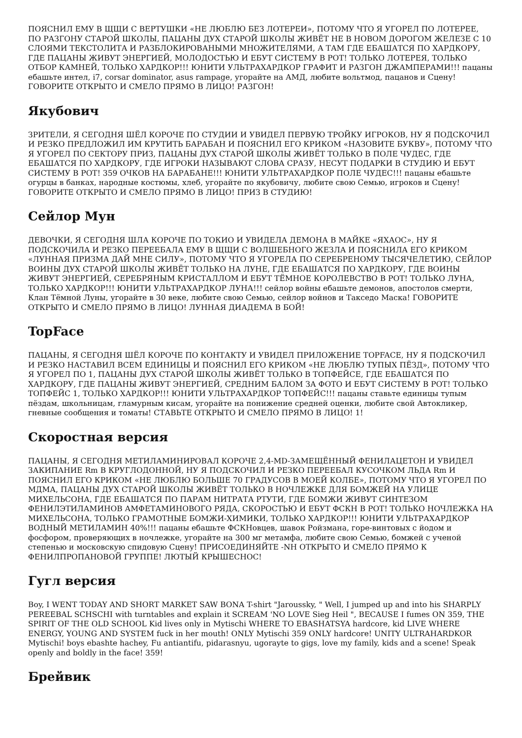ПОЯСНИЛ ЕМУ В ЩЩИ С ВЕРТУШКИ «НЕ ЛЮБЛЮ БЕЗ ЛОТЕРЕИ», ПОТОМУ ЧТО Я УГОРЕЛ ПО ЛОТЕРЕЕ, ПО РАЗГОНУ СТАРОЙ ШКОЛЫ, ПАЦАНЫ ДУХ СТАРОЙ ШКОЛЫ ЖИВЁТ НЕ В НОВОМ ДОРОГОМ ЖЕЛЕЗЕ С 10 СЛОЯМИ ТЕКСТОЛИТА И РАЗБЛОКИРОВАНЫМИ МНОЖИТЕЛЯМИ, А ТАМ ГДЕ ЕБАШАТСЯ ПО ХАРДКОРУ, ГДЕ ПАЦАНЫ ЖИВУТ ЭНЕРГИЕЙ, МОЛОДОСТЬЮ И ЕБУТ СИСТЕМУ В РОТ! ТОЛЬКО ЛОТЕРЕЯ, ТОЛЬКО ОТБОР КАМНЕЙ, ТОЛЬКО ХАРДКОР!!! ЮНИТИ УЛЬТРАХАРДКОР ГРАФИТ И РАЗГОН ДЖАМПЕРАМИ!!! пацаны ебашьте интел, i7, corsar dominator, asus rampage, угорайте на АМД, любите вольтмод, пацанов и Сцену! ГОВОРИТЕ ОТКРЫТО И СМЕЛО ПРЯМО В ЛИЦО! РАЗГОН!
Якубович
ЗРИТЕЛИ, Я СЕГОДНЯ ШЁЛ КОРОЧЕ ПО СТУДИИ И УВИДЕЛ ПЕРВУЮ ТРОЙКУ ИГРОКОВ, НУ Я ПОДСКОЧИЛ И РЕЗКО ПРЕДЛОЖИЛ ИМ КРУТИТЬ БАРАБАН И ПОЯСНИЛ ЕГО КРИКОМ «НАЗОВИТЕ БУКВУ», ПОТОМУ ЧТО Я УГОРЕЛ ПО СЕКТОРУ ПРИЗ, ПАЦАНЫ ДУХ СТАРОЙ ШКОЛЫ ЖИВЁТ ТОЛЬКО В ПОЛЕ ЧУДЕС, ГДЕ ЕБАШАТСЯ ПО ХАРДКОРУ, ГДЕ ИГРОКИ НАЗЫВАЮТ СЛОВА СРАЗУ, НЕСУТ ПОДАРКИ В СТУДИЮ И ЕБУТ СИСТЕМУ В РОТ! 359 ОЧКОВ НА БАРАБАНЕ!!! ЮНИТИ УЛЬТРАХАРДКОР ПОЛЕ ЧУДЕС!!! пацаны ебашьте огурцы в банках, народные костюмы, хлеб, угорайте по якубовичу, любите свою Семью, игроков и Сцену! ГОВОРИТЕ ОТКРЫТО И СМЕЛО ПРЯМО В ЛИЦО! ПРИЗ В СТУДИЮ!
Сейлор Мун
ДЕВОЧКИ, Я СЕГОДНЯ ШЛА КОРОЧЕ ПО ТОКИО И УВИДЕЛА ДЕМОНА В МАЙКЕ «ЯХАОС», НУ Я ПОДСКОЧИЛА И РЕЗКО ПЕРЕЕБАЛА ЕМУ В ЩЩИ С ВОЛШЕБНОГО ЖЕЗЛА И ПОЯСНИЛА ЕГО КРИКОМ «ЛУННАЯ ПРИЗМА ДАЙ МНЕ СИЛУ», ПОТОМУ ЧТО Я УГОРЕЛА ПО СЕРЕБРЕНОМУ ТЫСЯЧЕЛЕТИЮ, СЕЙЛОР ВОИНЫ ДУХ СТАРОЙ ШКОЛЫ ЖИВЁТ ТОЛЬКО НА ЛУНЕ, ГДЕ ЕБАШАТСЯ ПО ХАРДКОРУ, ГДЕ ВОИНЫ ЖИВУТ ЭНЕРГИЕЙ, СЕРЕБРЯНЫМ КРИСТАЛЛОМ И ЕБУТ ТЁМНОЕ КОРОЛЕВСТВО В РОТ! ТОЛЬКО ЛУНА, ТОЛЬКО ХАРДКОР!!! ЮНИТИ УЛЬТРАХАРДКОР ЛУНА!!! сейлор войны ебашьте демонов, апостолов смерти, Клан Тёмной Луны, угорайте в 30 веке, любите свою Семью, сейлор войнов и Такседо Маска! ГОВОРИТЕ ОТКРЫТО И СМЕЛО ПРЯМО В ЛИЦО! ЛУННАЯ ДИАДЕМА В БОЙ!
TopFace
ПАЦАНЫ, Я СЕГОДНЯ ШЁЛ КОРОЧЕ ПО КОНТАКТУ И УВИДЕЛ ПРИЛОЖЕНИЕ TOPFACE, НУ Я ПОДСКОЧИЛ И РЕЗКО НАСТАВИЛ ВСЕМ ЕДИНИЦЫ И ПОЯСНИЛ ЕГО КРИКОМ «НЕ ЛЮБЛЮ ТУПЫХ ПЁЗД», ПОТОМУ ЧТО Я УГОРЕЛ ПО 1, ПАЦАНЫ ДУХ СТАРОЙ ШКОЛЫ ЖИВЁТ ТОЛЬКО В ТОПФЕЙСЕ, ГДЕ ЕБАШАТСЯ ПО ХАРДКОРУ, ГДЕ ПАЦАНЫ ЖИВУТ ЭНЕРГИЕЙ, СРЕДНИМ БАЛОМ ЗА ФОТО И ЕБУТ СИСТЕМУ В РОТ! ТОЛЬКО ТОПФЕЙС 1, ТОЛЬКО ХАРДКОР!!! ЮНИТИ УЛЬТРАХАРДКОР ТОПФЕЙС!!! пацаны ставьте единицы тупым пёздам, школьницам, гламурным кисам, угорайте на понижение средней оценки, любите свой Автокликер, гневные сообщения и томаты! СТАВЬТЕ ОТКРЫТО И СМЕЛО ПРЯМО В ЛИЦО! 1!
Скоростная версия
ПАЦАНЫ, Я СЕГОДНЯ МЕТИЛАМИНИРОВАЛ КОРОЧЕ 2,4-MD-ЗАМЕЩЁННЫЙ ФЕНИЛАЦЕТОН И УВИДЕЛ ЗАКИПАНИЕ Rm В КРУГЛОДОННОЙ, НУ Я ПОДСКОЧИЛ И РЕЗКО ПЕРЕЕБАЛ КУСОЧКОМ ЛЬДА Rm И ПОЯСНИЛ ЕГО КРИКОМ «НЕ ЛЮБЛЮ БОЛЬШЕ 70 ГРАДУСОВ В МОЕЙ КОЛБЕ», ПОТОМУ ЧТО Я УГОРЕЛ ПО МДМА, ПАЦАНЫ ДУХ СТАРОЙ ШКОЛЫ ЖИВЁТ ТОЛЬКО В НОЧЛЕЖКЕ ДЛЯ БОМЖЕЙ НА УЛИЦЕ МИХЕЛЬСОНА, ГДЕ ЕБАШАТСЯ ПО ПАРАМ НИТРАТА РТУТИ, ГДЕ БОМЖИ ЖИВУТ СИНТЕЗОМ ФЕНИЛЭТИЛАМИНОВ АМФЕТАМИНОВОГО РЯДА, СКОРОСТЬЮ И ЕБУТ ФСКН В РОТ! ТОЛЬКО НОЧЛЕЖКА НА МИХЕЛЬСОНА, ТОЛЬКО ГРАМОТНЫЕ БОМЖИ-ХИМИКИ, ТОЛЬКО ХАРДКОР!!! ЮНИТИ УЛЬТРАХАРДКОР ВОДНЫЙ МЕТИЛАМИН 40%!!! пацаны ебашьте ФСКНовцев, шавок Ройзмана, горе-винтовых с йодом и фосфором, проверяющих в ночлежке, угорайте на 300 мг метамфа, любите свою Семью, бомжей с ученой степенью и московскую спидовую Сцену! ПРИСОЕДИНЯЙТЕ -NH ОТКРЫТО И СМЕЛО ПРЯМО К ФЕНИЛПРОПАНОВОЙ ГРУППЕ! ЛЮТЫЙ КРЫШЕСНОС!
Гугл версия
Boy, I WENT TODAY AND SHORT MARKET SAW BONA T-shirt "Jaroussky, " Well, I jumped up and into his SHARPLY PEREEBAL SCHSCHI with turntables and explain it SCREAM 'NO LOVE Sieg Heil ", BECAUSE I fumes ON 359, THE SPIRIT OF THE OLD SCHOOL Kid lives only in Mytischi WHERE TO EBASHATSYA hardcore, kid LIVE WHERE ENERGY, YOUNG AND SYSTEM fuck in her mouth! ONLY Mytischi 359 ONLY hardcore! UNITY ULTRAHARDKOR Mytischi! boys ebashte hachey, Fu antiantifu, pidarasnyu, ugorayte to gigs, love my family, kids and a scene! Speak openly and boldly in the face! 359!
Брейвик